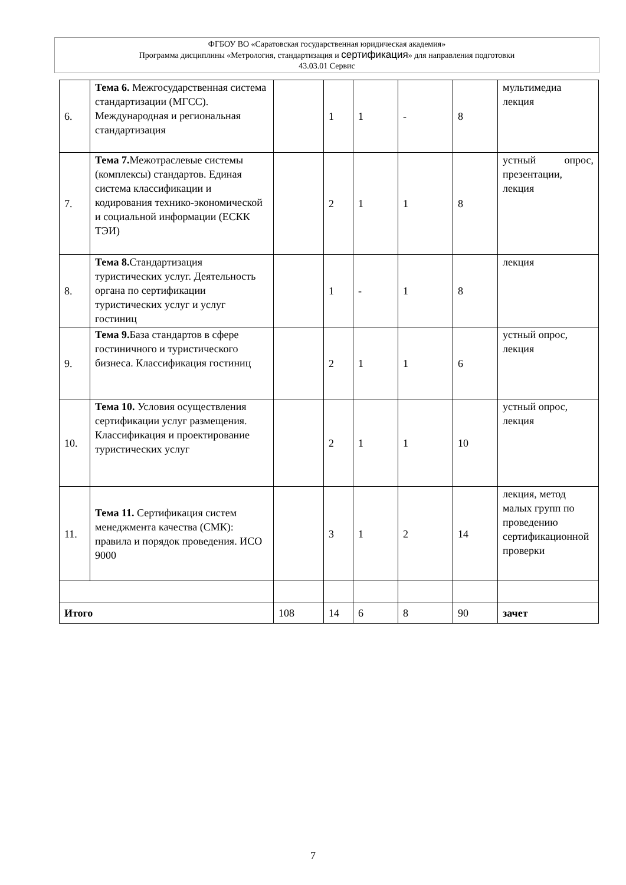ФГБОУ ВО «Саратовская государственная юридическая академия»
Программа дисциплины «Метрология, стандартизация и сертификация» для направления подготовки
43.03.01 Сервис
| 6. | Тема 6. Межгосударственная система стандартизации (МГСС). Международная и региональная стандартизация | | 1 | 1 | - | 8 | мультимедиа лекция |
| 7. | Тема 7. Межотраслевые системы (комплексы) стандартов. Единая система классификации и кодирования технико-экономической и социальной информации (ЕСКК ТЭИ) | | 2 | 1 | 1 | 8 | устный опрос, презентации, лекция |
| 8. | Тема 8. Стандартизация туристических услуг. Деятельность органа по сертификации туристических услуг и услуг гостиниц | | 1 | - | 1 | 8 | лекция |
| 9. | Тема 9. База стандартов в сфере гостиничного и туристического бизнеса. Классификация гостиниц | | 2 | 1 | 1 | 6 | устный опрос, лекция |
| 10. | Тема 10. Условия осуществления сертификации услуг размещения. Классификация и проектирование туристических услуг | | 2 | 1 | 1 | 10 | устный опрос, лекция |
| 11. | Тема 11. Сертификация систем менеджмента качества (СМК): правила и порядок проведения. ИСО 9000 | | 3 | 1 | 2 | 14 | лекция, метод малых групп по проведению сертификационной проверки |
| Итого | | 108 | 14 | 6 | 8 | 90 | зачет |
7